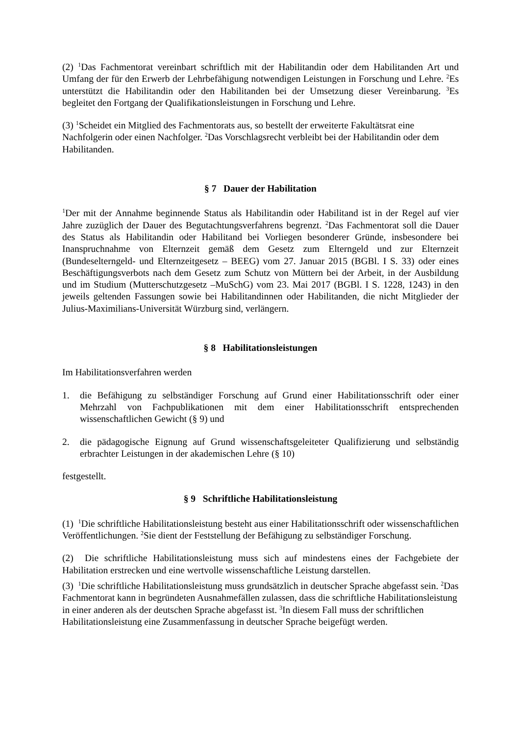(2) <sup>1</sup>Das Fachmentorat vereinbart schriftlich mit der Habilitandin oder dem Habilitanden Art und Umfang der für den Erwerb der Lehrbefähigung notwendigen Leistungen in Forschung und Lehre. <sup>2</sup>Es unterstützt die Habilitandin oder den Habilitanden bei der Umsetzung dieser Vereinbarung. <sup>3</sup>Es begleitet den Fortgang der Qualifikationsleistungen in Forschung und Lehre.
(3) <sup>1</sup>Scheidet ein Mitglied des Fachmentorats aus, so bestellt der erweiterte Fakultätsrat eine Nachfolgerin oder einen Nachfolger. <sup>2</sup>Das Vorschlagsrecht verbleibt bei der Habilitandin oder dem Habilitanden.
§ 7 Dauer der Habilitation
<sup>1</sup> Der mit der Annahme beginnende Status als Habilitandin oder Habilitand ist in der Regel auf vier Jahre zuzüglich der Dauer des Begutachtungsverfahrens begrenzt. <sup>2</sup>Das Fachmentorat soll die Dauer des Status als Habilitandin oder Habilitand bei Vorliegen besonderer Gründe, insbesondere bei Inanspruchnahme von Elternzeit gemäß dem Gesetz zum Elterngeld und zur Elternzeit (Bundeselterngeld- und Elternzeitgesetz – BEEG) vom 27. Januar 2015 (BGBl. I S. 33) oder eines Beschäftigungsverbots nach dem Gesetz zum Schutz von Müttern bei der Arbeit, in der Ausbildung und im Studium (Mutterschutzgesetz –MuSchG) vom 23. Mai 2017 (BGBl. I S. 1228, 1243) in den jeweils geltenden Fassungen sowie bei Habilitandinnen oder Habilitanden, die nicht Mitglieder der Julius-Maximilians-Universität Würzburg sind, verlängern.
§ 8 Habilitationsleistungen
Im Habilitationsverfahren werden
1. die Befähigung zu selbständiger Forschung auf Grund einer Habilitationsschrift oder einer Mehrzahl von Fachpublikationen mit dem einer Habilitationsschrift entsprechenden wissenschaftlichen Gewicht (§ 9) und
2. die pädagogische Eignung auf Grund wissenschaftsgeleiteter Qualifizierung und selbständig erbrachter Leistungen in der akademischen Lehre (§ 10)
festgestellt.
§ 9 Schriftliche Habilitationsleistung
(1) <sup>1</sup>Die schriftliche Habilitationsleistung besteht aus einer Habilitationsschrift oder wissenschaftlichen Veröffentlichungen. <sup>2</sup>Sie dient der Feststellung der Befähigung zu selbständiger Forschung.
(2) Die schriftliche Habilitationsleistung muss sich auf mindestens eines der Fachgebiete der Habilitation erstrecken und eine wertvolle wissenschaftliche Leistung darstellen.
(3) <sup>1</sup>Die schriftliche Habilitationsleistung muss grundsätzlich in deutscher Sprache abgefasst sein. <sup>2</sup>Das Fachmentorat kann in begründeten Ausnahmefällen zulassen, dass die schriftliche Habilitationsleistung in einer anderen als der deutschen Sprache abgefasst ist. <sup>3</sup>In diesem Fall muss der schriftlichen Habilitationsleistung eine Zusammenfassung in deutscher Sprache beigefügt werden.